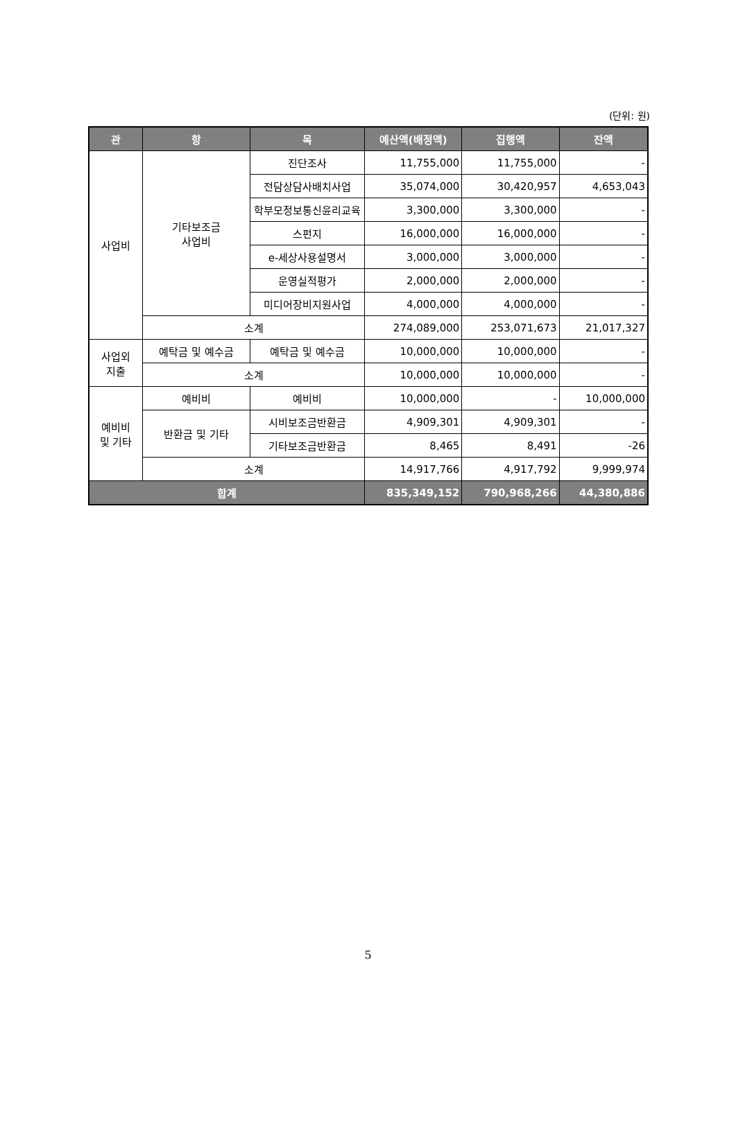(단위: 원)
| 관 | 항 | 목 | 예산액(배정액) | 집행액 | 잔액 |
| --- | --- | --- | --- | --- | --- |
| 사업비 | 기타보조금 사업비 | 진단조사 | 11,755,000 | 11,755,000 | - |
| | | 전담상담사배치사업 | 35,074,000 | 30,420,957 | 4,653,043 |
| | | 학부모정보통신윤리교육 | 3,300,000 | 3,300,000 | - |
| | | 스펀지 | 16,000,000 | 16,000,000 | - |
| | | e-세상사용설명서 | 3,000,000 | 3,000,000 | - |
| | | 운영실적평가 | 2,000,000 | 2,000,000 | - |
| | | 미디어장비지원사업 | 4,000,000 | 4,000,000 | - |
| | 소계 | | 274,089,000 | 253,071,673 | 21,017,327 |
| 사업외 지출 | 예탁금 및 예수금 | 예탁금 및 예수금 | 10,000,000 | 10,000,000 | - |
| | 소계 | | 10,000,000 | 10,000,000 | - |
| 예비비 및 기타 | 예비비 | 예비비 | 10,000,000 | - | 10,000,000 |
| | 반환금 및 기타 | 시비보조금반환금 | 4,909,301 | 4,909,301 | - |
| | | 기타보조금반환금 | 8,465 | 8,491 | -26 |
| | 소계 | | 14,917,766 | 4,917,792 | 9,999,974 |
| 합계 | | | 835,349,152 | 790,968,266 | 44,380,886 |
5